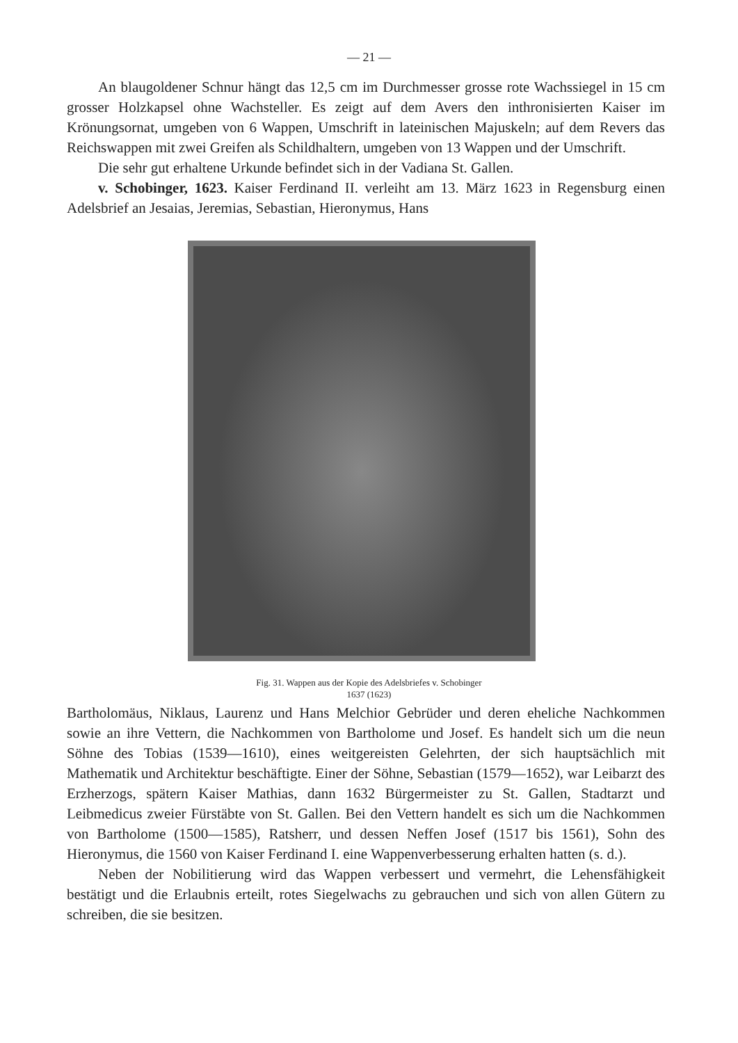— 21 —
An blaugoldener Schnur hängt das 12,5 cm im Durchmesser grosse rote Wachssiegel in 15 cm grosser Holzkapsel ohne Wachsteller. Es zeigt auf dem Avers den inthronisierten Kaiser im Krönungsornat, umgeben von 6 Wappen, Umschrift in lateinischen Majuskeln; auf dem Revers das Reichswappen mit zwei Greifen als Schildhaltern, umgeben von 13 Wappen und der Umschrift.
Die sehr gut erhaltene Urkunde befindet sich in der Vadiana St. Gallen.
v. Schobinger, 1623. Kaiser Ferdinand II. verleiht am 13. März 1623 in Regensburg einen Adelsbrief an Jesaias, Jeremias, Sebastian, Hieronymus, Hans
Fig. 31. Wappen aus der Kopie des Adelsbriefes v. Schobinger
1637 (1623)
Bartholomäus, Niklaus, Laurenz und Hans Melchior Gebrüder und deren eheliche Nachkommen sowie an ihre Vettern, die Nachkommen von Bartholome und Josef. Es handelt sich um die neun Söhne des Tobias (1539—1610), eines weitgereisten Gelehrten, der sich hauptsächlich mit Mathematik und Architektur beschäftigte. Einer der Söhne, Sebastian (1579—1652), war Leibarzt des Erzherzogs, spätern Kaiser Mathias, dann 1632 Bürgermeister zu St. Gallen, Stadtarzt und Leibmedicus zweier Fürstäbte von St. Gallen. Bei den Vettern handelt es sich um die Nachkommen von Bartholome (1500—1585), Ratsherr, und dessen Neffen Josef (1517 bis 1561), Sohn des Hieronymus, die 1560 von Kaiser Ferdinand I. eine Wappenverbesserung erhalten hatten (s. d.).
Neben der Nobilitierung wird das Wappen verbessert und vermehrt, die Lehensfähigkeit bestätigt und die Erlaubnis erteilt, rotes Siegelwachs zu gebrauchen und sich von allen Gütern zu schreiben, die sie besitzen.